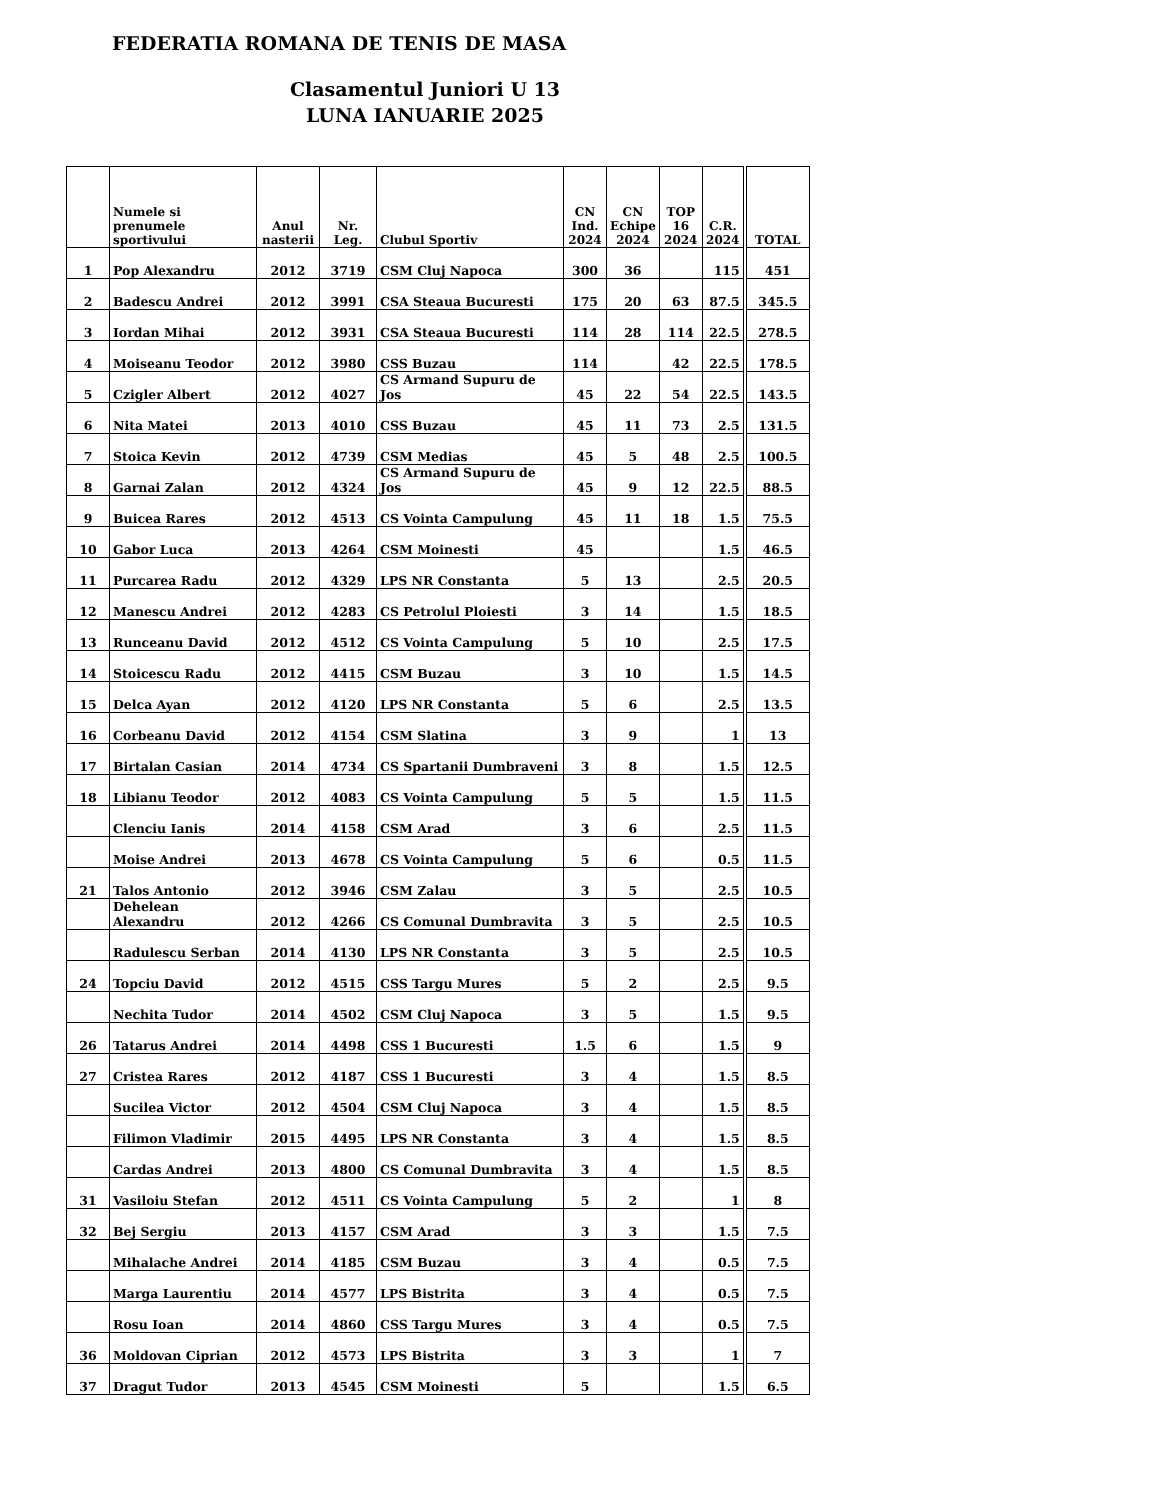FEDERATIA ROMANA DE TENIS DE MASA
Clasamentul Juniori U 13
LUNA IANUARIE 2025
| | Numele si prenumele sportivului | Anul nasterii | Nr. Leg. | Clubul Sportiv | CN Ind. 2024 | CN Echipe 2024 | TOP 16 2024 | C.R. 2024 | TOTAL |
| --- | --- | --- | --- | --- | --- | --- | --- | --- | --- |
| 1 | Pop Alexandru | 2012 | 3719 | CSM Cluj Napoca | 300 | 36 | | 115 | 451 |
| 2 | Badescu Andrei | 2012 | 3991 | CSA Steaua Bucuresti | 175 | 20 | 63 | 87.5 | 345.5 |
| 3 | Iordan Mihai | 2012 | 3931 | CSA Steaua Bucuresti | 114 | 28 | 114 | 22.5 | 278.5 |
| 4 | Moiseanu Teodor | 2012 | 3980 | CSS Buzau | 114 | | 42 | 22.5 | 178.5 |
| 5 | Czigler Albert | 2012 | 4027 | CS Armand Supuru de Jos | 45 | 22 | 54 | 22.5 | 143.5 |
| 6 | Nita Matei | 2013 | 4010 | CSS Buzau | 45 | 11 | 73 | 2.5 | 131.5 |
| 7 | Stoica Kevin | 2012 | 4739 | CSM Medias | 45 | 5 | 48 | 2.5 | 100.5 |
| 8 | Garnai Zalan | 2012 | 4324 | CS Armand Supuru de Jos | 45 | 9 | 12 | 22.5 | 88.5 |
| 9 | Buicea Rares | 2012 | 4513 | CS Vointa Campulung | 45 | 11 | 18 | 1.5 | 75.5 |
| 10 | Gabor Luca | 2013 | 4264 | CSM Moinesti | 45 | | | 1.5 | 46.5 |
| 11 | Purcarea Radu | 2012 | 4329 | LPS NR Constanta | 5 | 13 | | 2.5 | 20.5 |
| 12 | Manescu Andrei | 2012 | 4283 | CS Petrolul Ploiesti | 3 | 14 | | 1.5 | 18.5 |
| 13 | Runceanu David | 2012 | 4512 | CS Vointa Campulung | 5 | 10 | | 2.5 | 17.5 |
| 14 | Stoicescu Radu | 2012 | 4415 | CSM Buzau | 3 | 10 | | 1.5 | 14.5 |
| 15 | Delca Ayan | 2012 | 4120 | LPS NR Constanta | 5 | 6 | | 2.5 | 13.5 |
| 16 | Corbeanu David | 2012 | 4154 | CSM Slatina | 3 | 9 | | 1 | 13 |
| 17 | Birtalan Casian | 2014 | 4734 | CS Spartanii Dumbraveni | 3 | 8 | | 1.5 | 12.5 |
| 18 | Libianu Teodor | 2012 | 4083 | CS Vointa Campulung | 5 | 5 | | 1.5 | 11.5 |
| | Clenciu Ianis | 2014 | 4158 | CSM Arad | 3 | 6 | | 2.5 | 11.5 |
| | Moise Andrei | 2013 | 4678 | CS Vointa Campulung | 5 | 6 | | 0.5 | 11.5 |
| 21 | Talos Antonio | 2012 | 3946 | CSM Zalau | 3 | 5 | | 2.5 | 10.5 |
| | Dehelean Alexandru | 2012 | 4266 | CS Comunal Dumbravita | 3 | 5 | | 2.5 | 10.5 |
| | Radulescu Serban | 2014 | 4130 | LPS NR Constanta | 3 | 5 | | 2.5 | 10.5 |
| 24 | Topciu David | 2012 | 4515 | CSS Targu Mures | 5 | 2 | | 2.5 | 9.5 |
| | Nechita Tudor | 2014 | 4502 | CSM Cluj Napoca | 3 | 5 | | 1.5 | 9.5 |
| 26 | Tatarus Andrei | 2014 | 4498 | CSS 1 Bucuresti | 1.5 | 6 | | 1.5 | 9 |
| 27 | Cristea Rares | 2012 | 4187 | CSS 1 Bucuresti | 3 | 4 | | 1.5 | 8.5 |
| | Sucilea Victor | 2012 | 4504 | CSM Cluj Napoca | 3 | 4 | | 1.5 | 8.5 |
| | Filimon Vladimir | 2015 | 4495 | LPS NR Constanta | 3 | 4 | | 1.5 | 8.5 |
| | Cardas Andrei | 2013 | 4800 | CS Comunal Dumbravita | 3 | 4 | | 1.5 | 8.5 |
| 31 | Vasiloiu Stefan | 2012 | 4511 | CS Vointa Campulung | 5 | 2 | | 1 | 8 |
| 32 | Bej Sergiu | 2013 | 4157 | CSM Arad | 3 | 3 | | 1.5 | 7.5 |
| | Mihalache Andrei | 2014 | 4185 | CSM Buzau | 3 | 4 | | 0.5 | 7.5 |
| | Marga Laurentiu | 2014 | 4577 | LPS Bistrita | 3 | 4 | | 0.5 | 7.5 |
| | Rosu Ioan | 2014 | 4860 | CSS Targu Mures | 3 | 4 | | 0.5 | 7.5 |
| 36 | Moldovan Ciprian | 2012 | 4573 | LPS Bistrita | 3 | 3 | | 1 | 7 |
| 37 | Dragut Tudor | 2013 | 4545 | CSM Moinesti | 5 | | | 1.5 | 6.5 |